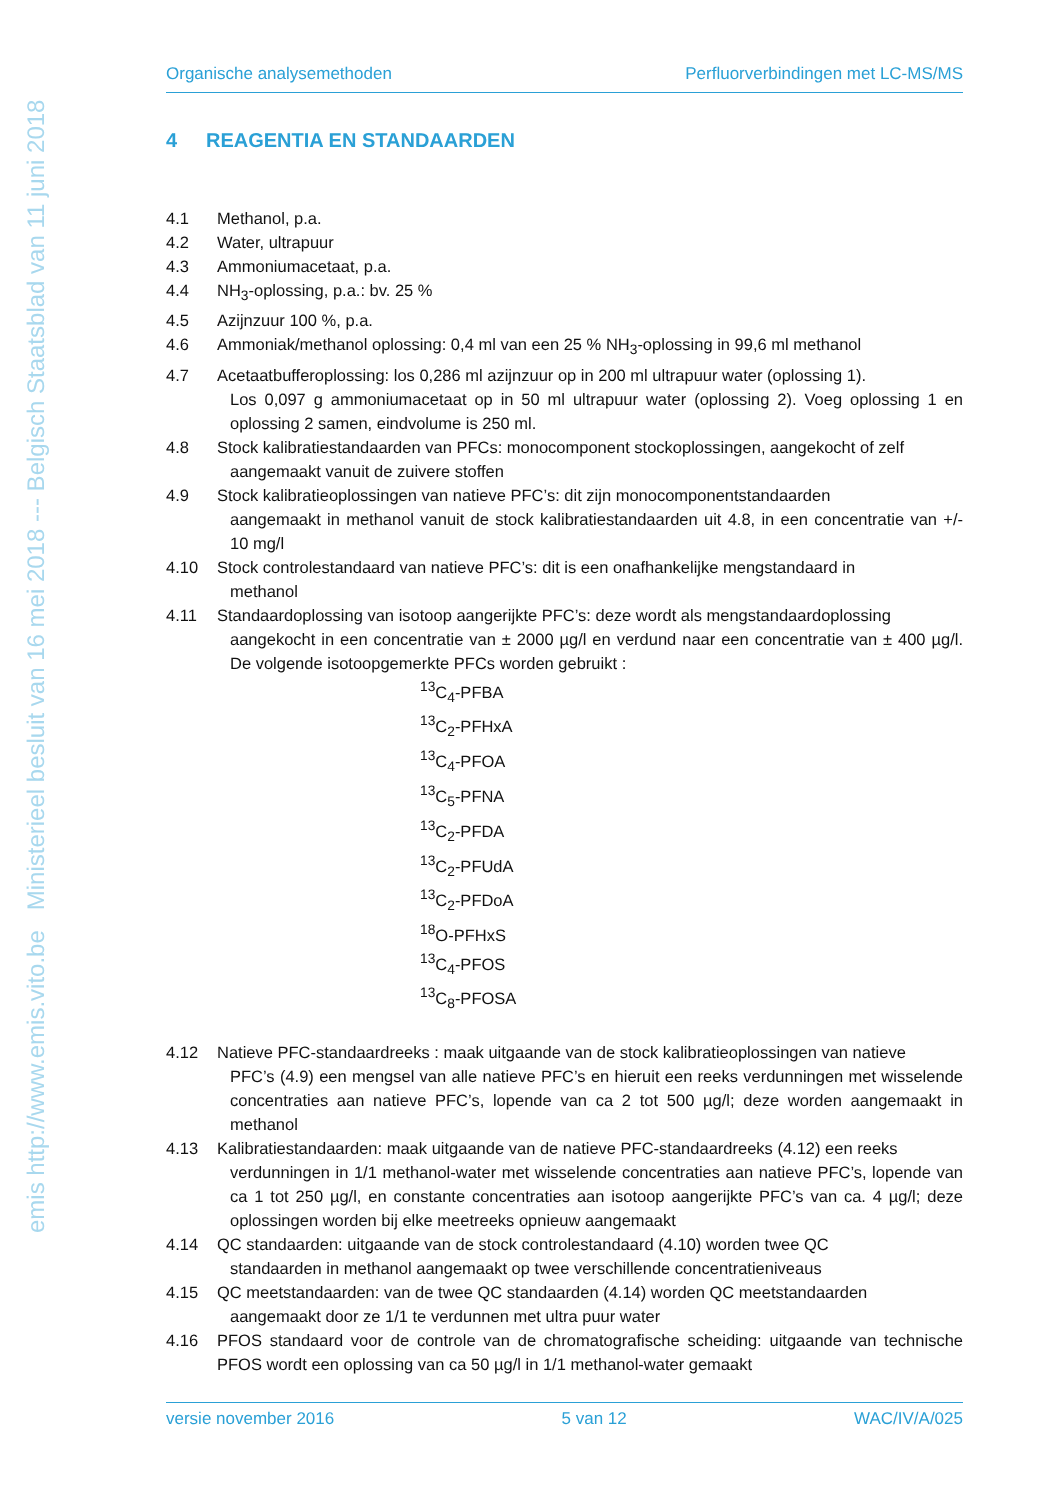emis http://www.emis.vito.be Ministerieel besluit van 16 mei 2018 --- Belgisch Staatsblad van 11 juni 2018
Organische analysemethoden Perfluorverbindingen met LC-MS/MS
4 REAGENTIA EN STANDAARDEN
4.1 Methanol, p.a.
4.2 Water, ultrapuur
4.3 Ammoniumacetaat, p.a.
4.4 NH<sub>3</sub>-oplossing, p.a.: bv. 25 %
4.5 Azijnzuur 100 %, p.a.
4.6 Ammoniak/methanol oplossing: 0,4 ml van een 25 % NH<sub>3</sub>-oplossing in 99,6 ml methanol
4.7 Acetaatbufferoplossing: los 0,286 ml azijnzuur op in 200 ml ultrapuur water (oplossing 1).
Los 0,097 g ammoniumacetaat op in 50 ml ultrapuur water (oplossing 2). Voeg oplossing 1 en oplossing 2 samen, eindvolume is 250 ml.
4.8 Stock kalibratiestandaarden van PFCs: monocomponent stockoplossingen, aangekocht of zelf
aangemaakt vanuit de zuivere stoffen
4.9 Stock kalibratieoplossingen van natieve PFC’s: dit zijn monocomponentstandaarden
aangemaakt in methanol vanuit de stock kalibratiestandaarden uit 4.8, in een concentratie van +/- 10 mg/l
4.10 Stock controlestandaard van natieve PFC’s: dit is een onafhankelijke mengstandaard in
methanol
4.11 Standaardoplossing van isotoop aangerijkte PFC’s: deze wordt als mengstandaardoplossing
aangekocht in een concentratie van ± 2000 µg/l en verdund naar een concentratie van ± 400 µg/l. De volgende isotoopgemerkte PFCs worden gebruikt :
<sup>13</sup>C<sub>4</sub>-PFBA
<sup>13</sup>C<sub>2</sub>-PFHxA
<sup>13</sup>C<sub>4</sub>-PFOA
<sup>13</sup>C<sub>5</sub>-PFNA
<sup>13</sup>C<sub>2</sub>-PFDA
<sup>13</sup>C<sub>2</sub>-PFUdA
<sup>13</sup>C<sub>2</sub>-PFDoA
<sup>18</sup>O-PFHxS
<sup>13</sup>C<sub>4</sub>-PFOS
<sup>13</sup>C<sub>8</sub>-PFOSA
4.12 Natieve PFC-standaardreeks : maak uitgaande van de stock kalibratieoplossingen van natieve
PFC’s (4.9) een mengsel van alle natieve PFC’s en hieruit een reeks verdunningen met wisselende concentraties aan natieve PFC’s, lopende van ca 2 tot 500 µg/l; deze worden aangemaakt in methanol
4.13 Kalibratiestandaarden: maak uitgaande van de natieve PFC-standaardreeks (4.12) een reeks
verdunningen in 1/1 methanol-water met wisselende concentraties aan natieve PFC’s, lopende van ca 1 tot 250 µg/l, en constante concentraties aan isotoop aangerijkte PFC’s van ca. 4 µg/l; deze oplossingen worden bij elke meetreeks opnieuw aangemaakt
4.14 QC standaarden: uitgaande van de stock controlestandaard (4.10) worden twee QC
standaarden in methanol aangemaakt op twee verschillende concentratieniveaus
4.15 QC meetstandaarden: van de twee QC standaarden (4.14) worden QC meetstandaarden
aangemaakt door ze 1/1 te verdunnen met ultra puur water
4.16 PFOS standaard voor de controle van de chromatografische scheiding: uitgaande van technische PFOS wordt een oplossing van ca 50 µg/l in 1/1 methanol-water gemaakt
versie november 2016 5 van 12 WAC/IV/A/025